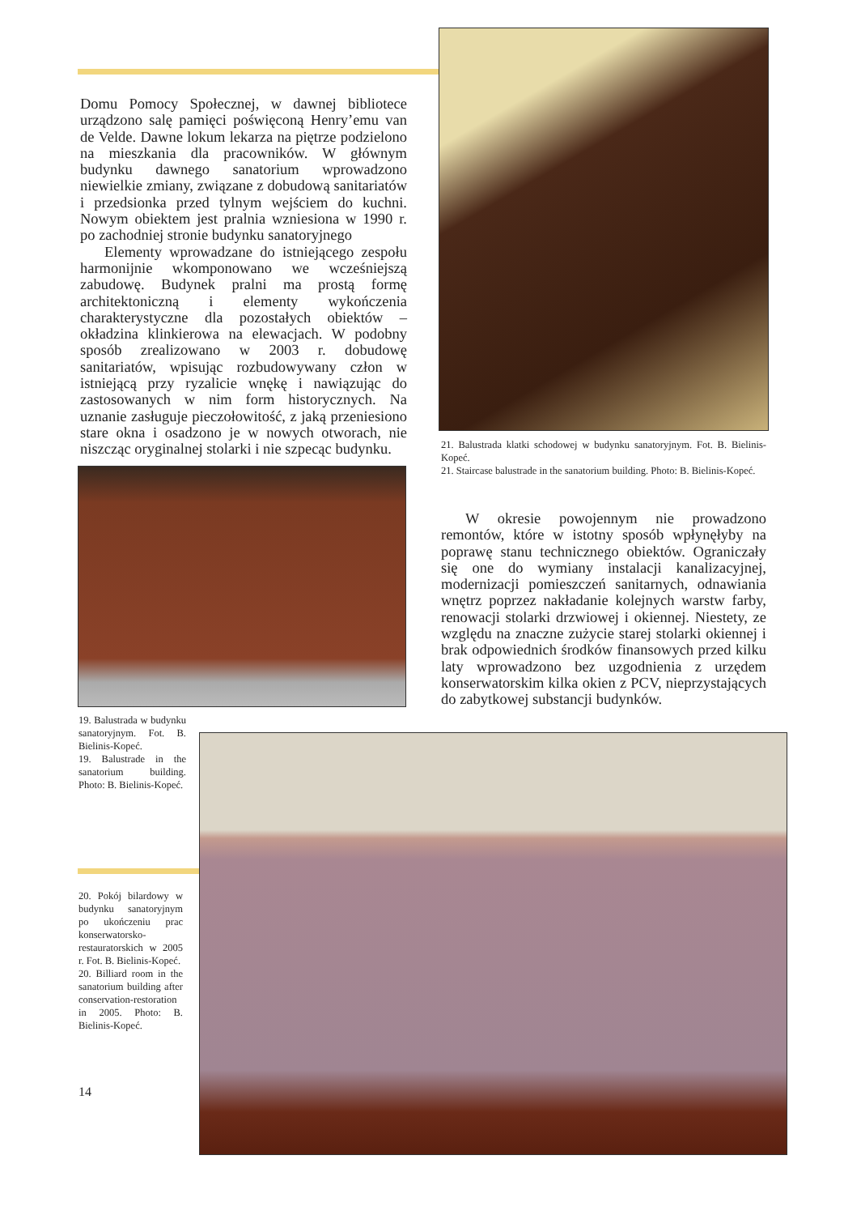Domu Pomocy Społecznej, w dawnej bibliotece urządzono salę pamięci poświęconą Henry’emu van de Velde. Dawne lokum lekarza na piętrze podzielono na mieszkania dla pracowników. W głównym budynku dawnego sanatorium wprowadzono niewielkie zmiany, związane z dobudową sanitariatów i przedsionka przed tylnym wejściem do kuchni. Nowym obiektem jest pralnia wzniesiona w 1990 r. po zachodniej stronie budynku sanatoryjnego
Elementy wprowadzane do istniejącego zespołu harmonijnie wkomponowano we wcześniejszą zabudowę. Budynek pralni ma prostą formę architektoniczną i elementy wykończenia charakterystyczne dla pozostałych obiektów – okładzina klinkierowa na elewacjach. W podobny sposób zrealizowano w 2003 r. dobudowę sanitariatów, wpisując rozbudowywany człon w istniejącą przy ryzalicie wnękę i nawiązując do zastosowanych w nim form historycznych. Na uznanie zasługuje pieczołowitość, z jaką przeniesiono stare okna i osadzono je w nowych otworach, nie niszcząc oryginalnej stolarki i nie szpecąc budynku.
21. Balustrada klatki schodowej w budynku sanatoryjnym. Fot. B. Bielinis-Kopeć.
21. Staircase balustrade in the sanatorium building. Photo: B. Bielinis-Kopeć.
W okresie powojennym nie prowadzono remontów, które w istotny sposób wpłynęłyby na poprawę stanu technicznego obiektów. Ograniczały się one do wymiany instalacji kanalizacyjnej, modernizacji pomieszczeń sanitarnych, odnawiania wnętrz poprzez nakładanie kolejnych warstw farby, renowacji stolarki drzwiowej i okiennej. Niestety, ze względu na znaczne zużycie starej stolarki okiennej i brak odpowiednich środków finansowych przed kilku laty wprowadzono bez uzgodnienia z urzędem konserwatorskim kilka okien z PCV, nieprzystających do zabytkowej substancji budynków.
19. Balustrada w budynku sanatoryjnym. Fot. B. Bielinis-Kopeć.
19. Balustrade in the sanatorium building. Photo: B. Bielinis-Kopeć.
20. Pokój bilardowy w budynku sanatoryjnym po ukończeniu prac konserwatorsko-restauratorskich w 2005 r. Fot. B. Bielinis-Kopeć.
20. Billiard room in the sanatorium building after conservation-restoration in 2005. Photo: B. Bielinis-Kopeć.
14